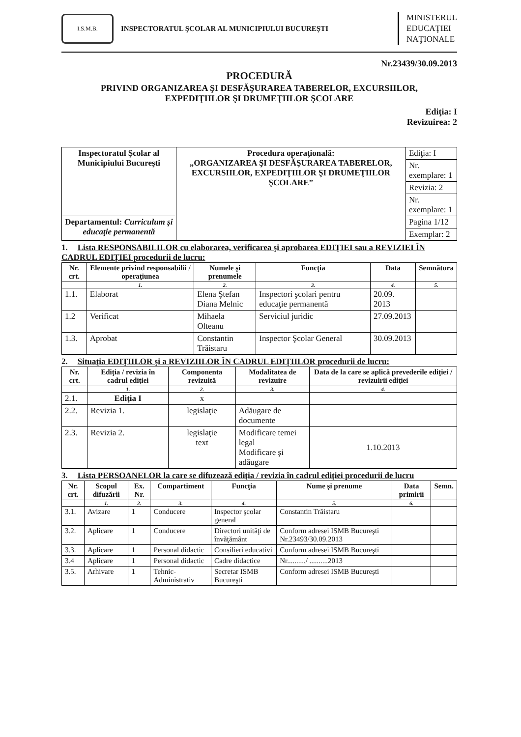I.S.M.B.
INSPECTORATUL ŞCOLAR AL MUNICIPIULUI BUCUREŞTI
MINISTERUL
EDUCAŢIEI
NAŢIONALE
Nr.23439/30.09.2013
PROCEDURĂ
PRIVIND ORGANIZAREA ŞI DESFĂŞURAREA TABERELOR, EXCURSIILOR,
EXPEDIŢIILOR ŞI DRUMEŢIILOR ŞCOLARE
Ediţia: I
Revizuirea: 2
| Inspectoratul Şcolar al Municipiului Bucureşti | Procedura operaţională: „ORGANIZAREA ŞI DESFĂŞURAREA TABERELOR, EXCURSIILOR, EXPEDIŢIILOR ŞI DRUMEŢIILOR ŞCOLARE” | Ediţia: I |
| | | Nr. exemplare: 1 |
| | | Revizia: 2 |
| | | Nr. exemplare: 1 |
| Departamentul: Curriculum şi educaţie permanentă | | Pagina 1/12 |
| | | Exemplar: 2 |
1. Lista RESPONSABILILOR cu elaborarea, verificarea şi aprobarea EDIŢIEI sau a REVIZIEI ÎN CADRUL EDIŢIEI procedurii de lucru:
| Nr. crt. | Elemente privind responsabilii / operaţiunea | Numele şi prenumele | Funcţia | Data | Semnătura |
| --- | --- | --- | --- | --- | --- |
| | 1. | 2. | 3. | 4. | 5. |
| 1.1. | Elaborat | Elena Ştefan Diana Melnic | Inspectori şcolari pentru educaţie permanentă | 20.09. 2013 | |
| 1.2 | Verificat | Mihaela Olteanu | Serviciul juridic | 27.09.2013 | |
| 1.3. | Aprobat | Constantin Trăistaru | Inspector Şcolar General | 30.09.2013 | |
2. Situaţia EDIŢIILOR şi a REVIZIILOR ÎN CADRUL EDIŢIILOR procedurii de lucru:
| Nr. crt. | Ediţia / revizia în cadrul ediţiei | Componenta revizuită | Modalitatea de revizuire | Data de la care se aplică prevederile ediţiei / revizuirii ediţiei |
| --- | --- | --- | --- | --- |
| | 1. | 2. | 3. | 4. |
| 2.1. | Ediţia I | x | | |
| 2.2. | Revizia 1. | legislaţie | Adăugare de documente | |
| 2.3. | Revizia 2. | legislaţie text | Modificare temei legal Modificare şi adăugare | 1.10.2013 |
3. Lista PERSOANELOR la care se difuzează ediţia / revizia în cadrul ediţiei procedurii de lucru
| Nr. crt. | Scopul difuzării | Ex. Nr. | Compartiment | Funcţia | Nume şi prenume | Data primirii | Semn. |
| --- | --- | --- | --- | --- | --- | --- | --- |
| | 1. | 2. | 3. | 4. | 5. | 6. | |
| 3.1. | Avizare | 1 | Conducere | Inspector şcolar general | Constantin Trăistaru | | |
| 3.2. | Aplicare | 1 | Conducere | Directori unităţi de învăţământ | Conform adresei ISMB Bucureşti Nr.23493/30.09.2013 | | |
| 3.3. | Aplicare | 1 | Personal didactic | Consilieri educativi | Conform adresei ISMB Bucureşti | | |
| 3.4 | Aplicare | 1 | Personal didactic | Cadre didactice | Nr........../ ..........2013 | | |
| 3.5. | Arhivare | 1 | Tehnic-Administrativ | Secretar ISMB Bucureşti | Conform adresei ISMB Bucureşti | | |